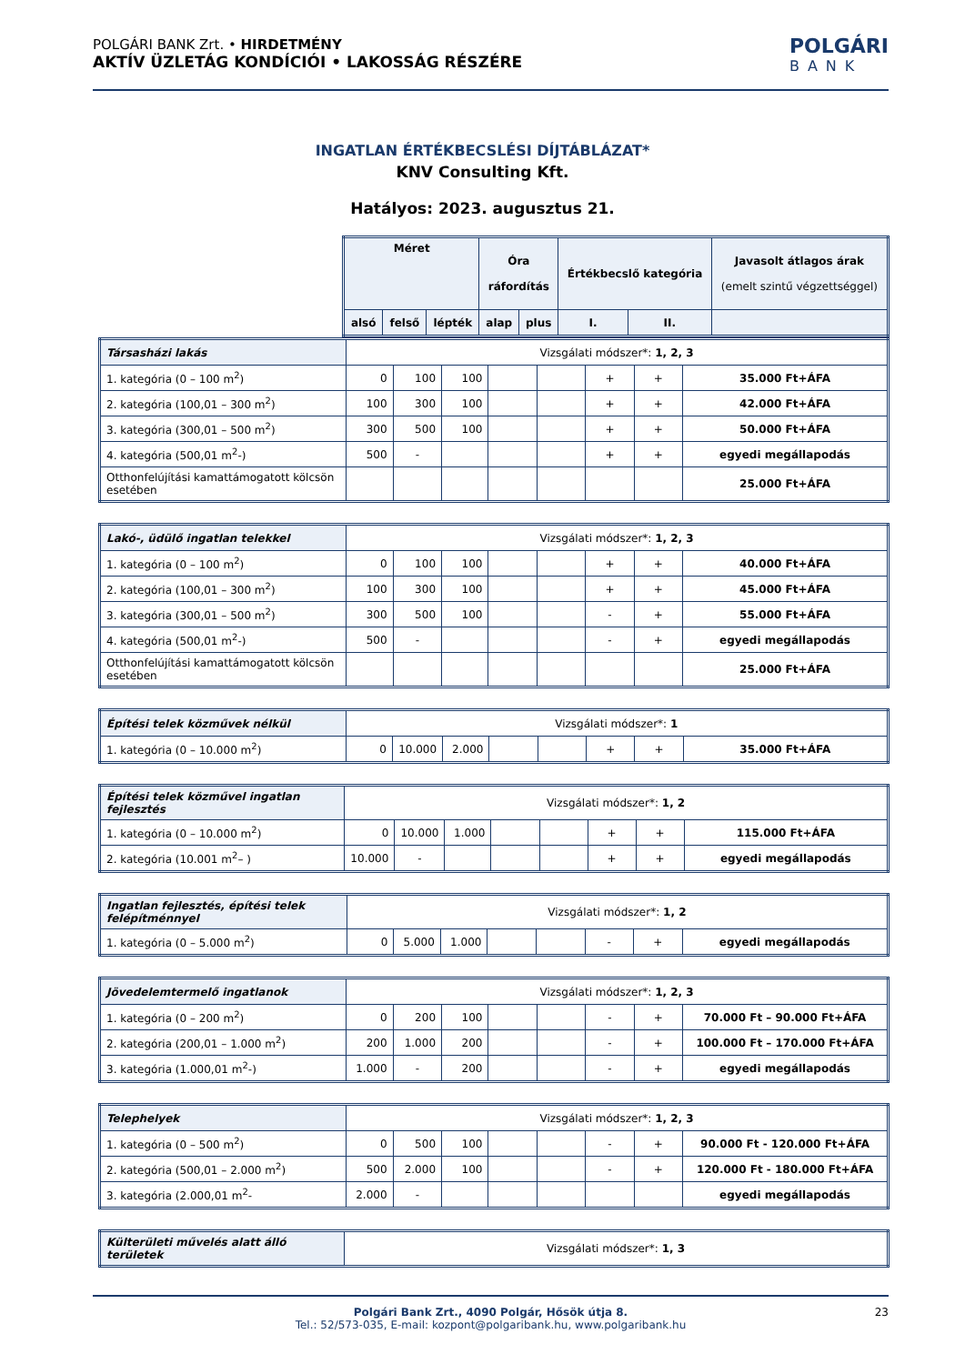POLGÁRI BANK Zrt. • HIRDETMÉNY
AKTÍV ÜZLETÁG KONDÍCIÓI • LAKOSSÁG RÉSZÉRE
POLGÁRI
BANK
INGATLAN ÉRTÉKBECSLÉSI DÍJTÁBLÁZAT*
KNV Consulting Kft.
Hatályos: 2023. augusztus 21.
| Méret | | | Óra ráfordítás | | Értékbecslő kategória | | Javasolt átlagos árak (emelt szintű végzettséggel) |
| --- | --- | --- | --- | --- | --- | --- | --- |
| alsó | felső | lépték | alap | plus | I. | II. | |
| Társasházi lakás | Vizsgálati módszer*: 1, 2, 3 | | | | | | | |
| 1. kategória (0 – 100 m<sup>2</sup>) | 0 | 100 | 100 | | | + | + | 35.000 Ft+ÁFA |
| 2. kategória (100,01 – 300 m<sup>2</sup>) | 100 | 300 | 100 | | | + | + | 42.000 Ft+ÁFA |
| 3. kategória (300,01 – 500 m<sup>2</sup>) | 300 | 500 | 100 | | | + | + | 50.000 Ft+ÁFA |
| 4. kategória (500,01 m<sup>2</sup>-) | 500 | - | | | | + | + | egyedi megállapodás |
| Otthonfelújítási kamattámogatott kölcsön esetében | | | | | | | | 25.000 Ft+ÁFA |
| Lakó-, üdülő ingatlan telekkel | Vizsgálati módszer*: 1, 2, 3 | | | | | | | |
| 1. kategória (0 – 100 m<sup>2</sup>) | 0 | 100 | 100 | | | + | + | 40.000 Ft+ÁFA |
| 2. kategória (100,01 – 300 m<sup>2</sup>) | 100 | 300 | 100 | | | + | + | 45.000 Ft+ÁFA |
| 3. kategória (300,01 – 500 m<sup>2</sup>) | 300 | 500 | 100 | | | - | + | 55.000 Ft+ÁFA |
| 4. kategória (500,01 m<sup>2</sup>-) | 500 | - | | | | - | + | egyedi megállapodás |
| Otthonfelújítási kamattámogatott kölcsön esetében | | | | | | | | 25.000 Ft+ÁFA |
| Építési telek közművek nélkül | Vizsgálati módszer*: 1 | | | | | | | |
| 1. kategória (0 – 10.000 m<sup>2</sup>) | 0 | 10.000 | 2.000 | | | + | + | 35.000 Ft+ÁFA |
| Építési telek közművel ingatlan fejlesztés | Vizsgálati módszer*: 1, 2 | | | | | | | |
| 1. kategória (0 – 10.000 m<sup>2</sup>) | 0 | 10.000 | 1.000 | | | + | + | 115.000 Ft+ÁFA |
| 2. kategória (10.001 m<sup>2</sup>– ) | 10.000 | - | | | | + | + | egyedi megállapodás |
| Ingatlan fejlesztés, építési telek felépítménnyel | Vizsgálati módszer*: 1, 2 | | | | | | | |
| 1. kategória (0 – 5.000 m<sup>2</sup>) | 0 | 5.000 | 1.000 | | | - | + | egyedi megállapodás |
| Jövedelemtermelő ingatlanok | Vizsgálati módszer*: 1, 2, 3 | | | | | | | |
| 1. kategória (0 – 200 m<sup>2</sup>) | 0 | 200 | 100 | | | - | + | 70.000 Ft – 90.000 Ft+ÁFA |
| 2. kategória (200,01 – 1.000 m<sup>2</sup>) | 200 | 1.000 | 200 | | | - | + | 100.000 Ft – 170.000 Ft+ÁFA |
| 3. kategória (1.000,01 m<sup>2</sup>-) | 1.000 | - | 200 | | | - | + | egyedi megállapodás |
| Telephelyek | Vizsgálati módszer*: 1, 2, 3 | | | | | | | |
| 1. kategória (0 – 500 m<sup>2</sup>) | 0 | 500 | 100 | | | - | + | 90.000 Ft - 120.000 Ft+ÁFA |
| 2. kategória (500,01 – 2.000 m<sup>2</sup>) | 500 | 2.000 | 100 | | | - | + | 120.000 Ft - 180.000 Ft+ÁFA |
| 3. kategória (2.000,01 m<sup>2</sup>- | 2.000 | - | | | | | | egyedi megállapodás |
| Külterületi művelés alatt álló területek | Vizsgálati módszer*: 1, 3 |
Polgári Bank Zrt., 4090 Polgár, Hősök útja 8. 23
Tel.: 52/573-035, E-mail: kozpont@polgaribank.hu, www.polgaribank.hu